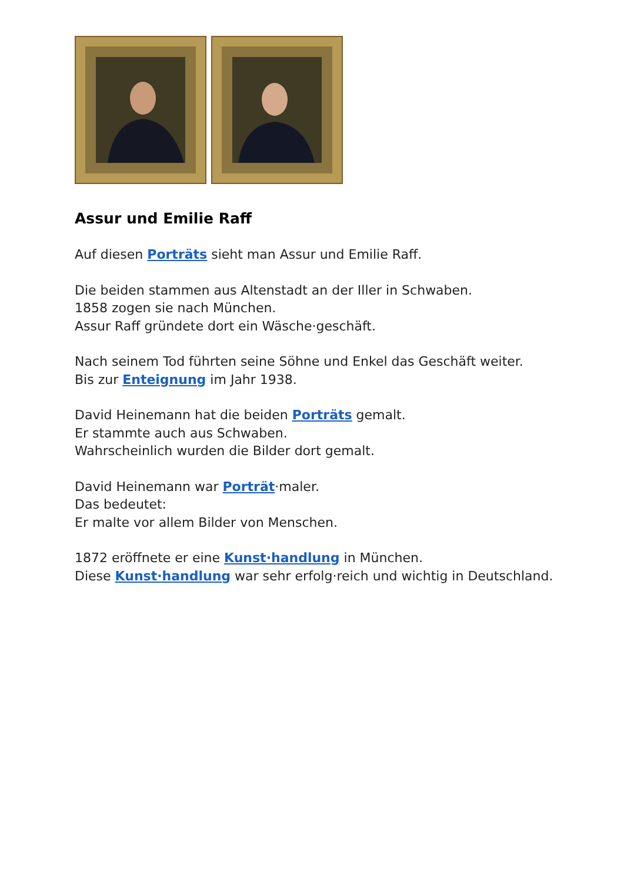Assur und Emilie Raff
Auf diesen Porträts sieht man Assur und Emilie Raff.
Die beiden stammen aus Altenstadt an der Iller in Schwaben.
1858 zogen sie nach München.
Assur Raff gründete dort ein Wäsche·geschäft.
Nach seinem Tod führten seine Söhne und Enkel das Geschäft weiter.
Bis zur Enteignung im Jahr 1938.
David Heinemann hat die beiden Porträts gemalt.
Er stammte auch aus Schwaben.
Wahrscheinlich wurden die Bilder dort gemalt.
David Heinemann war Porträt·maler.
Das bedeutet:
Er malte vor allem Bilder von Menschen.
1872 eröffnete er eine Kunst·handlung in München.
Diese Kunst·handlung war sehr erfolg·reich und wichtig in Deutschland.